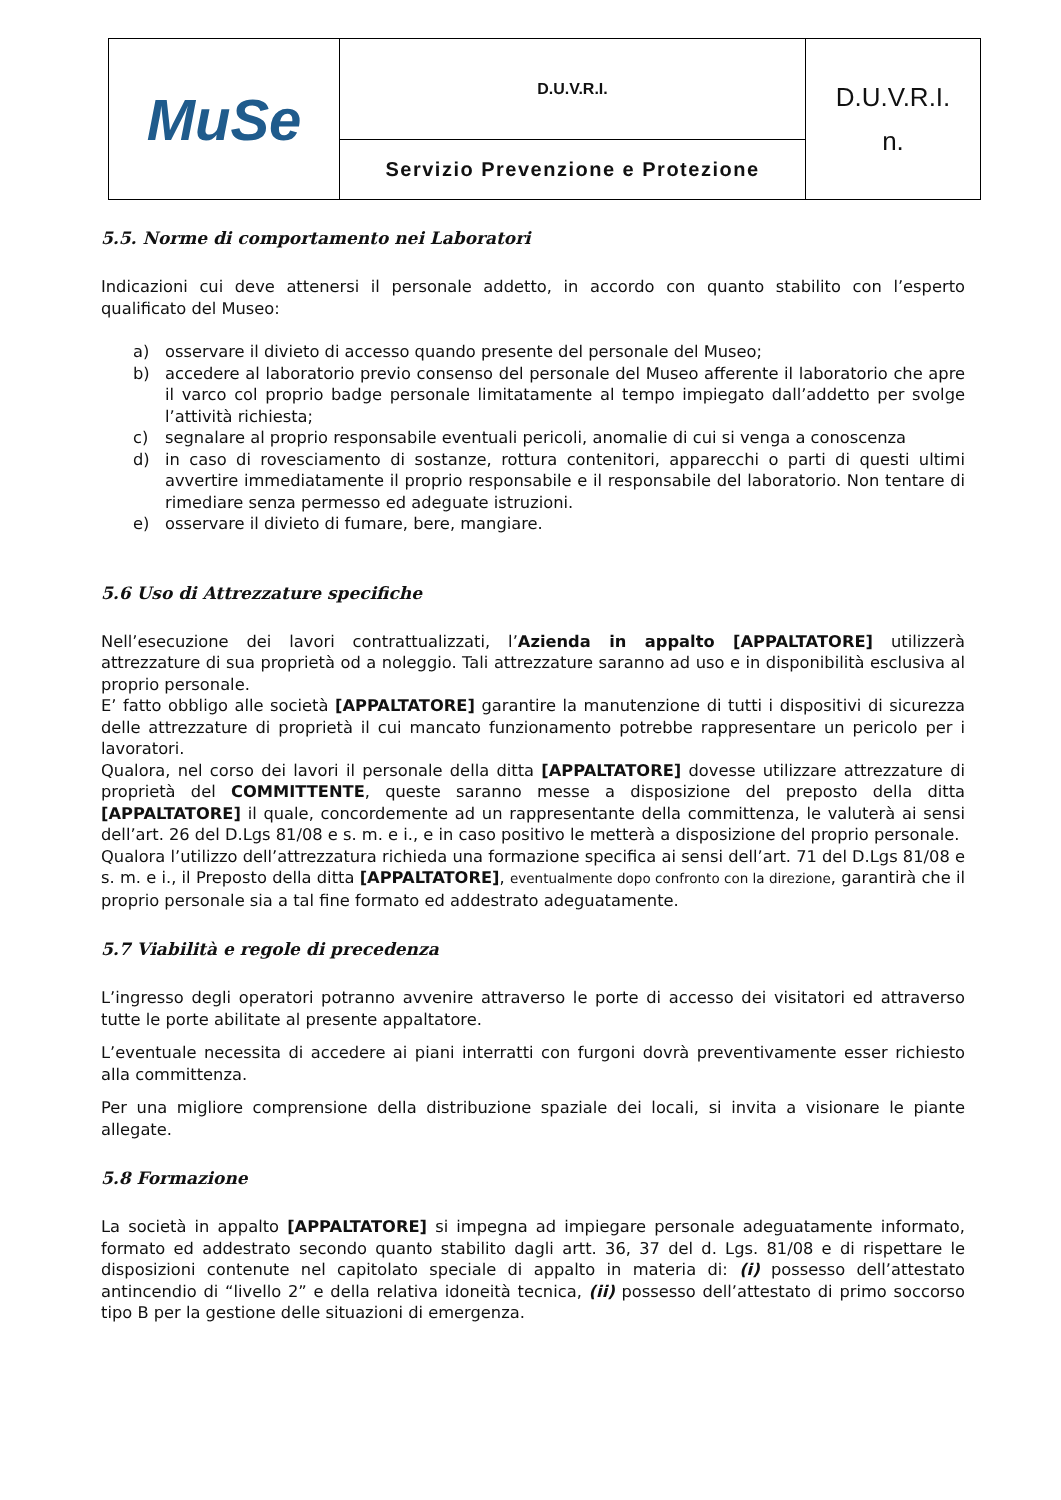| MuSe | D.U.V.R.I. | D.U.V.R.I. n. |
| | Servizio Prevenzione e Protezione | |
5.5. Norme di comportamento nei Laboratori
Indicazioni cui deve attenersi il personale addetto, in accordo con quanto stabilito con l’esperto qualificato del Museo:
a) osservare il divieto di accesso quando presente del personale del Museo;
b) accedere al laboratorio previo consenso del personale del Museo afferente il laboratorio che apre il varco col proprio badge personale limitatamente al tempo impiegato dall’addetto per svolge l’attività richiesta;
c) segnalare al proprio responsabile eventuali pericoli, anomalie di cui si venga a conoscenza
d) in caso di rovesciamento di sostanze, rottura contenitori, apparecchi o parti di questi ultimi avvertire immediatamente il proprio responsabile e il responsabile del laboratorio. Non tentare di rimediare senza permesso ed adeguate istruzioni.
e) osservare il divieto di fumare, bere, mangiare.
5.6 Uso di Attrezzature specifiche
Nell’esecuzione dei lavori contrattualizzati, l’Azienda in appalto [APPALTATORE] utilizzerà attrezzature di sua proprietà od a noleggio. Tali attrezzature saranno ad uso e in disponibilità esclusiva al proprio personale.
E’ fatto obbligo alle società [APPALTATORE] garantire la manutenzione di tutti i dispositivi di sicurezza delle attrezzature di proprietà il cui mancato funzionamento potrebbe rappresentare un pericolo per i lavoratori.
Qualora, nel corso dei lavori il personale della ditta [APPALTATORE] dovesse utilizzare attrezzature di proprietà del COMMITTENTE, queste saranno messe a disposizione del preposto della ditta [APPALTATORE] il quale, concordemente ad un rappresentante della committenza, le valuterà ai sensi dell’art. 26 del D.Lgs 81/08 e s. m. e i., e in caso positivo le metterà a disposizione del proprio personale.
Qualora l’utilizzo dell’attrezzatura richieda una formazione specifica ai sensi dell’art. 71 del D.Lgs 81/08 e s. m. e i., il Preposto della ditta [APPALTATORE], eventualmente dopo confronto con la direzione, garantirà che il proprio personale sia a tal fine formato ed addestrato adeguatamente.
5.7 Viabilità e regole di precedenza
L’ingresso degli operatori potranno avvenire attraverso le porte di accesso dei visitatori ed attraverso tutte le porte abilitate al presente appaltatore.
L’eventuale necessita di accedere ai piani interratti con furgoni dovrà preventivamente esser richiesto alla committenza.
Per una migliore comprensione della distribuzione spaziale dei locali, si invita a visionare le piante allegate.
5.8 Formazione
La società in appalto [APPALTATORE] si impegna ad impiegare personale adeguatamente informato, formato ed addestrato secondo quanto stabilito dagli artt. 36, 37 del d. Lgs. 81/08 e di rispettare le disposizioni contenute nel capitolato speciale di appalto in materia di: (i) possesso dell’attestato antincendio di “livello 2” e della relativa idoneità tecnica, (ii) possesso dell’attestato di primo soccorso tipo B per la gestione delle situazioni di emergenza.